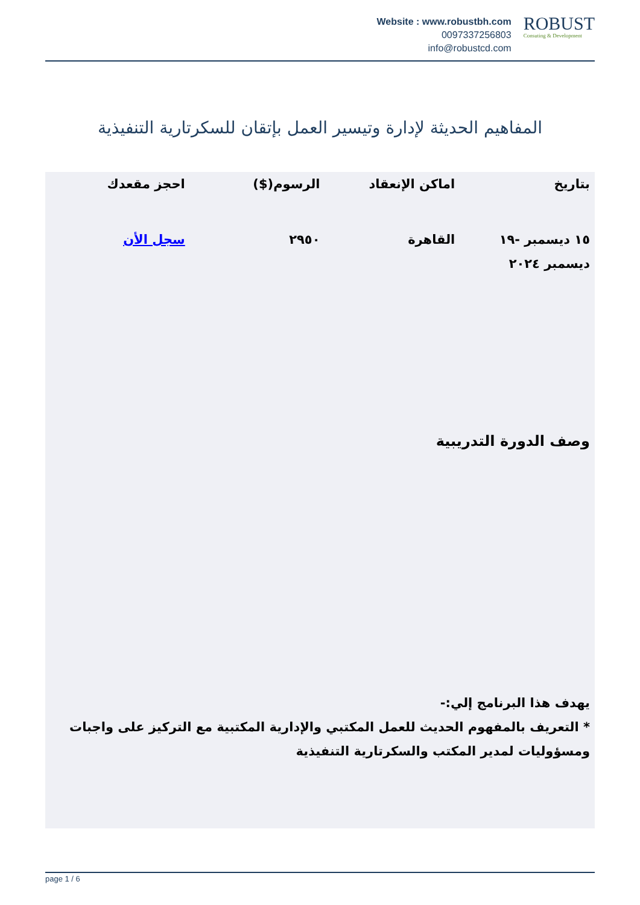Website : www.robustbh.com
0097337256803
info@robustcd.com
ROBUST
Consuting & Development
المفاهيم الحديثة لإدارة وتيسير العمل بإتقان للسكرتارية التنفيذية
| بتاريخ | اماكن الإنعقاد | الرسوم($) | احجز مقعدك |
| --- | --- | --- | --- |
| ١٥ ديسمبر -١٩ ديسمبر ٢٠٢٤ | القاهرة | ٢٩٥٠ | سجل الأن |
وصف الدورة التدريبية
يهدف هذا البرنامج إلي:-
* التعريف بالمفهوم الحديث للعمل المكتبي والإدارية المكتبية مع التركيز على واجبات ومسؤوليات لمدير المكتب والسكرتارية التنفيذية
page 1 / 6